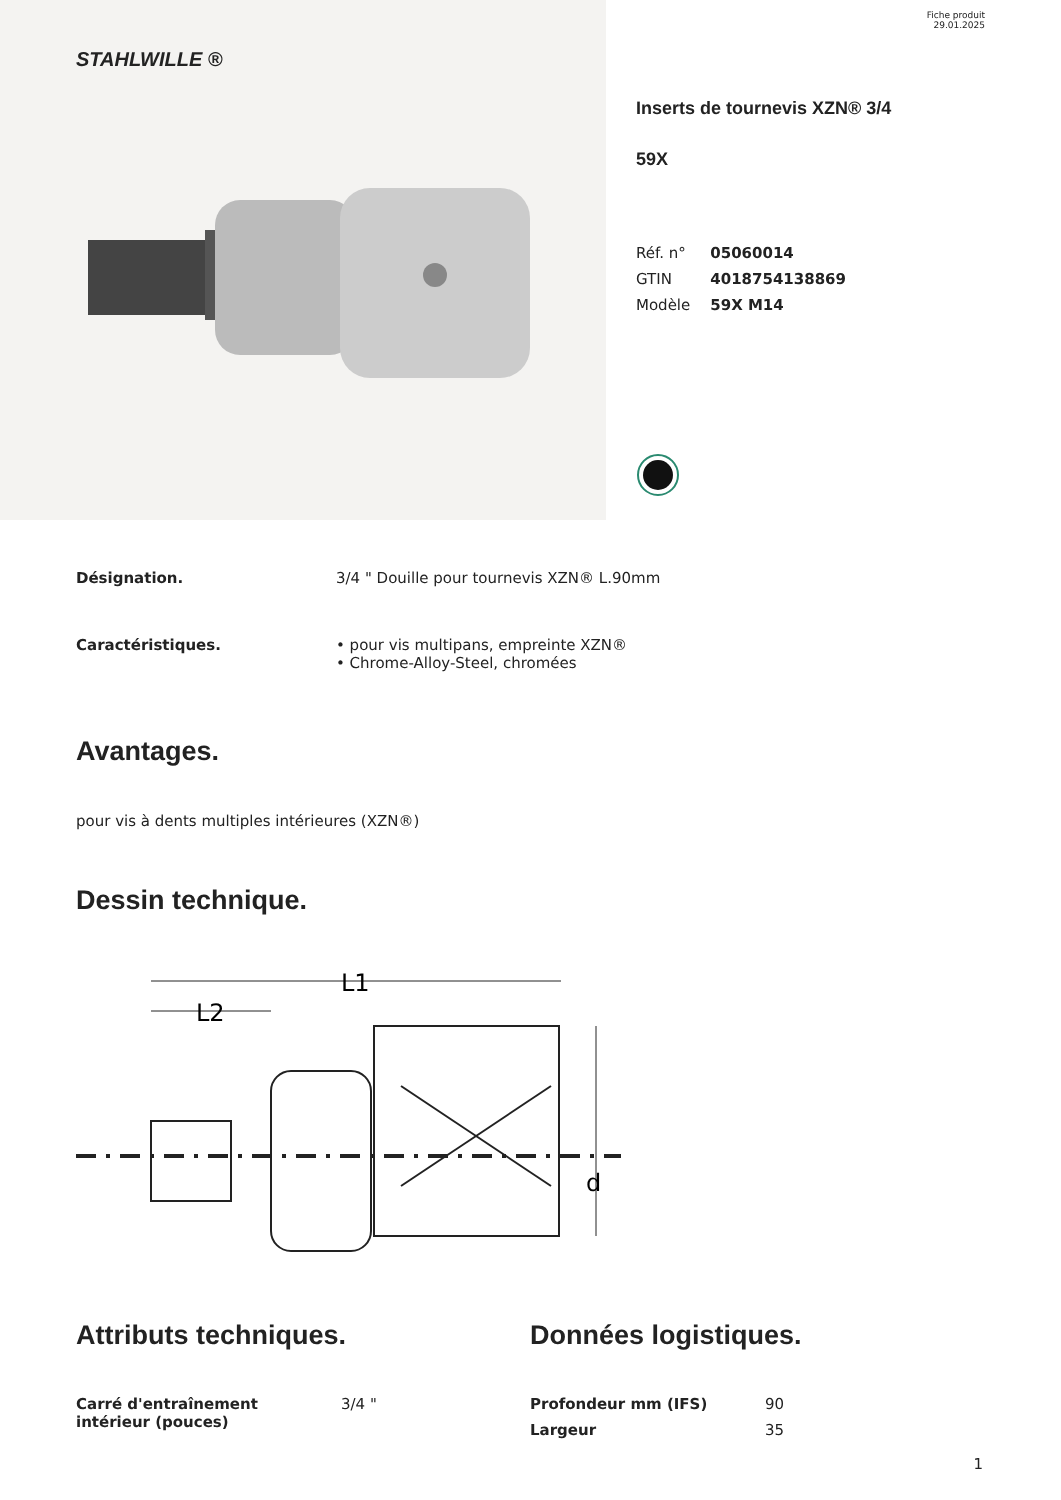STAHLWILLE ®
Fiche produit
29.01.2025
Inserts de tournevis XZN® 3/4
59X
| Réf. n° | 05060014 |
| GTIN | 4018754138869 |
| Modèle | 59X M14 |
| Désignation. | 3/4 " Douille pour tournevis XZN® L.90mm |
| Caractéristiques. | • pour vis multipans, empreinte XZN® • Chrome-Alloy-Steel, chromées |
Avantages.
pour vis à dents multiples intérieures (XZN®)
Dessin technique.
L1
L2
d
Attributs techniques.
| Carré d'entraînement intérieur (pouces) | 3/4 " |
Données logistiques.
| Profondeur mm (IFS) | 90 |
| Largeur | 35 |
1